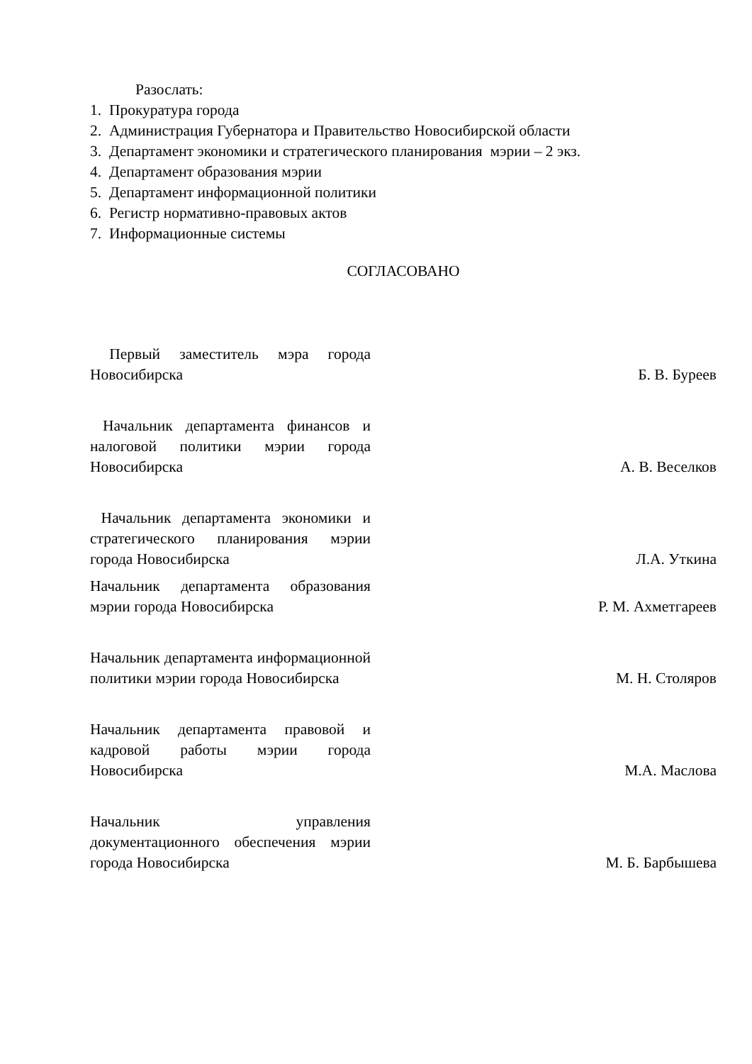Разослать:
1. Прокуратура города
2. Администрация Губернатора и Правительство Новосибирской области
3. Департамент экономики и стратегического планирования мэрии – 2 экз.
4. Департамент образования мэрии
5. Департамент информационной политики
6. Регистр нормативно-правовых актов
7. Информационные системы
СОГЛАСОВАНО
Первый заместитель мэра города Новосибирска
Б. В. Буреев
Начальник департамента финансов и налоговой политики мэрии города Новосибирска
А. В. Веселков
Начальник департамента экономики и стратегического планирования мэрии города Новосибирска
Л.А. Уткина
Начальник департамента образования мэрии города Новосибирска
Р. М. Ахметгареев
Начальник департамента информационной политики мэрии города Новосибирска
М. Н. Столяров
Начальник департамента правовой и кадровой работы мэрии города Новосибирска
М.А. Маслова
Начальник управления документационного обеспечения мэрии города Новосибирска
М. Б. Барбышева